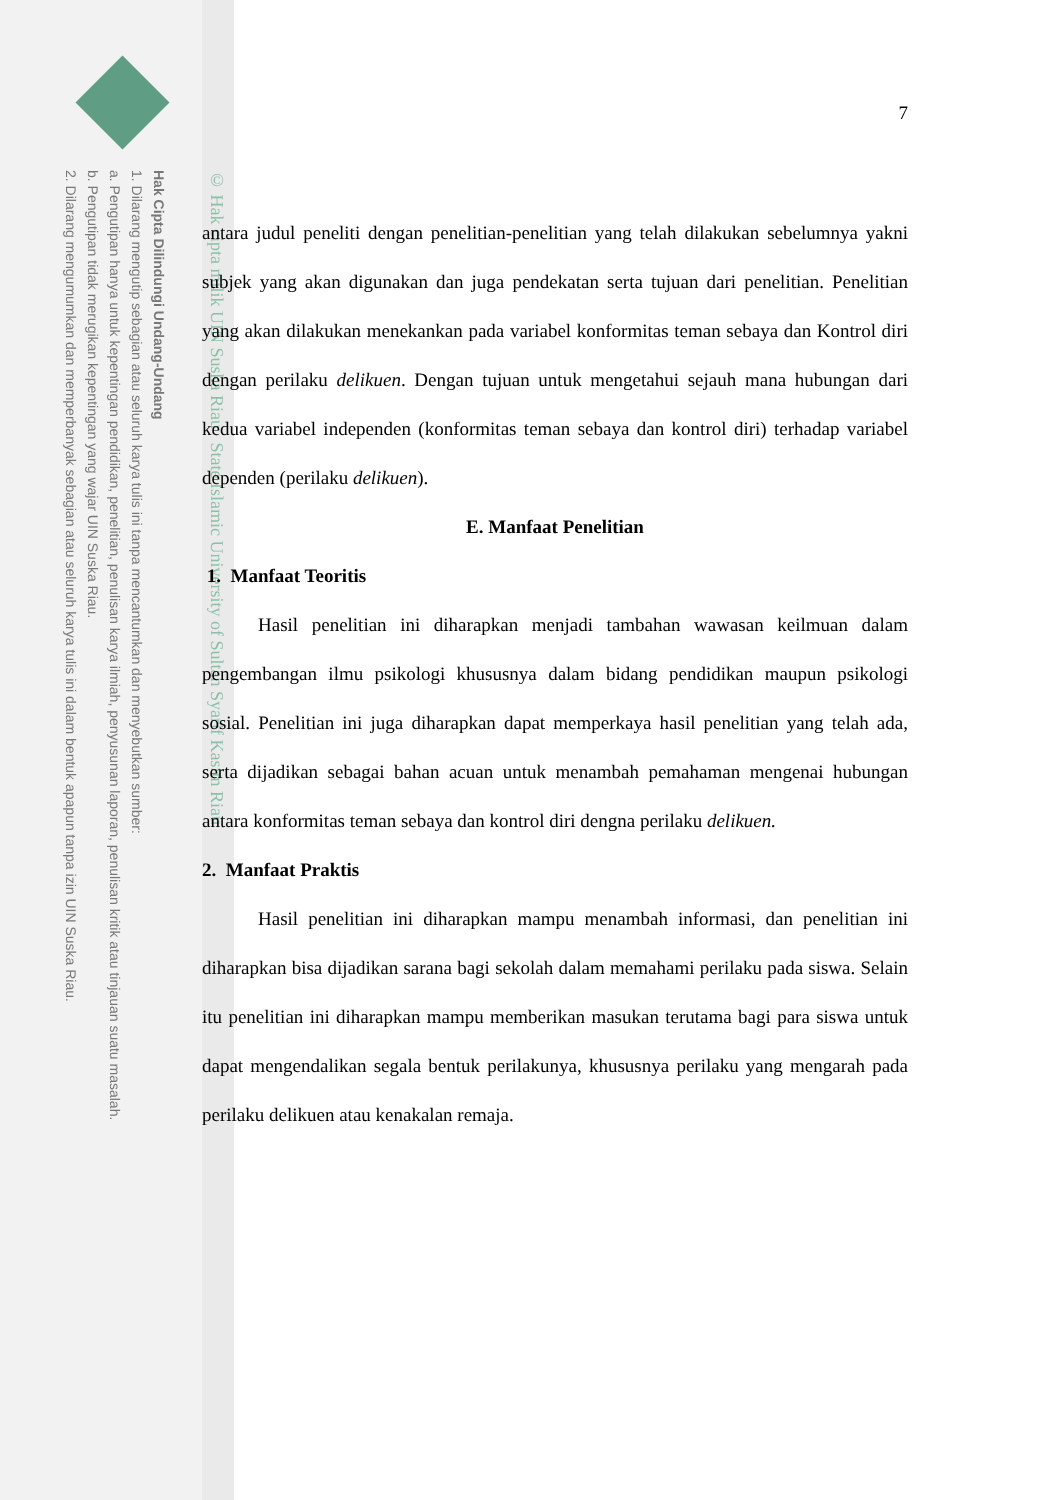Hak Cipta Dilindungi Undang-Undang
1. Dilarang mengutip sebagian atau seluruh karya tulis ini tanpa mencantumkan dan menyebutkan sumber:
a. Pengutipan hanya untuk kepentingan pendidikan, penelitian, penulisan karya ilmiah, penyusunan laporan, penulisan kritik atau tinjauan suatu masalah.
b. Pengutipan tidak merugikan kepentingan yang wajar UIN Suska Riau.
2. Dilarang mengumumkan dan memperbanyak sebagian atau seluruh karya tulis ini dalam bentuk apapun tanpa izin UIN Suska Riau.
© Hak cipta milik UIN Suska Riau State Islamic University of Sultan Syarif Kasim Riau
7
antara judul peneliti dengan penelitian-penelitian yang telah dilakukan sebelumnya yakni subjek yang akan digunakan dan juga pendekatan serta tujuan dari penelitian. Penelitian yang akan dilakukan menekankan pada variabel konformitas teman sebaya dan Kontrol diri dengan perilaku delikuen. Dengan tujuan untuk mengetahui sejauh mana hubungan dari kedua variabel independen (konformitas teman sebaya dan kontrol diri) terhadap variabel dependen (perilaku delikuen).
E. Manfaat Penelitian
1. Manfaat Teoritis
Hasil penelitian ini diharapkan menjadi tambahan wawasan keilmuan dalam pengembangan ilmu psikologi khususnya dalam bidang pendidikan maupun psikologi sosial. Penelitian ini juga diharapkan dapat memperkaya hasil penelitian yang telah ada, serta dijadikan sebagai bahan acuan untuk menambah pemahaman mengenai hubungan antara konformitas teman sebaya dan kontrol diri dengna perilaku delikuen.
2. Manfaat Praktis
Hasil penelitian ini diharapkan mampu menambah informasi, dan penelitian ini diharapkan bisa dijadikan sarana bagi sekolah dalam memahami perilaku pada siswa. Selain itu penelitian ini diharapkan mampu memberikan masukan terutama bagi para siswa untuk dapat mengendalikan segala bentuk perilakunya, khususnya perilaku yang mengarah pada perilaku delikuen atau kenakalan remaja.